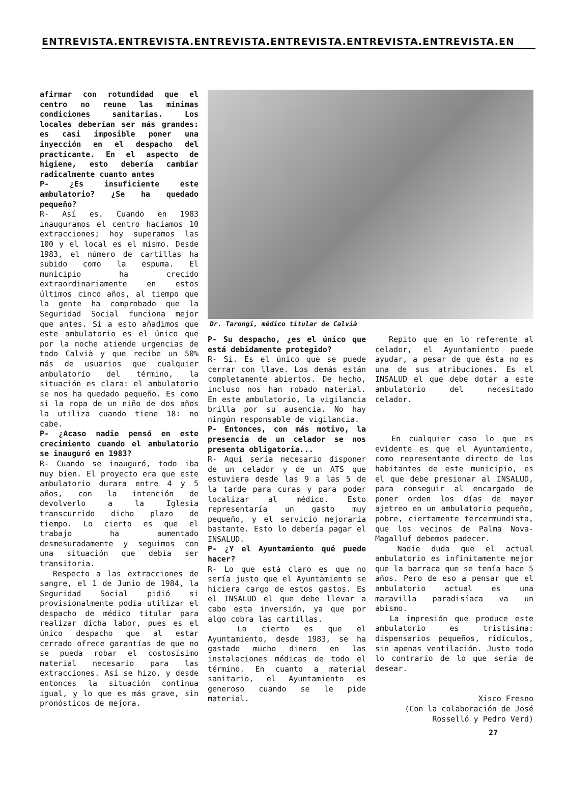ENTREVISTA.ENTREVISTA.ENTREVISTA.ENTREVISTA.ENTREVISTA.ENTREVISTA.EN
afirmar con rotundidad que el centro no reune las mínimas condiciones sanitarias. Los locales deberían ser más grandes: es casi imposible poner una inyección en el despacho del practicante. En el aspecto de higiene, esto debería cambiar radicalmente cuanto antes
P- ¿Es insuficiente este ambulatorio? ¿Se ha quedado pequeño?
R- Así es. Cuando en 1983 inauguramos el centro hacíamos 10 extracciones; hoy superamos las 100 y el local es el mismo. Desde 1983, el número de cartillas ha subido como la espuma. El municipio ha crecido extraordinariamente en estos últimos cinco años, al tiempo que la gente ha comprobado que la Seguridad Social funciona mejor que antes. Si a esto añadimos que este ambulatorio es el único que por la noche atiende urgencias de todo Calvià y que recibe un 50% más de usuarios que cualquier ambulatorio del término, la situación es clara: el ambulatorio se nos ha quedado pequeño. Es como si la ropa de un niño de dos años la utiliza cuando tiene 18: no cabe.
P- ¿Acaso nadie pensó en este crecimiento cuando el ambulatorio se inauguró en 1983?
R- Cuando se inauguró, todo iba muy bien. El proyecto era que este ambulatorio durara entre 4 y 5 años, con la intención de devolverlo a la Iglesia transcurrido dicho plazo de tiempo. Lo cierto es que el trabajo ha aumentado desmesuradamente y seguimos con una situación que debía ser transitoria.
Respecto a las extracciones de sangre, el 1 de Junio de 1984, la Seguridad Social pidió si provisionalmente podía utilizar el despacho de médico titular para realizar dicha labor, pues es el único despacho que al estar cerrado ofrece garantías de que no se pueda robar el costosísimo material necesario para las extracciones. Así se hizo, y desde entonces la situación continua igual, y lo que es más grave, sin pronósticos de mejora.
Dr. Tarongí, médico titular de Calvià
P- Su despacho, ¿es el único que está debidamente protegido?
R- Sí. Es el único que se puede cerrar con llave. Los demás están completamente abiertos. De hecho, incluso nos han robado material. En este ambulatorio, la vigilancia brilla por su ausencia. No hay ningún responsable de vigilancia.
P- Entonces, con más motivo, la presencia de un celador se nos presenta obligatoria...
R- Aquí sería necesario disponer de un celador y de un ATS que estuviera desde las 9 a las 5 de la tarde para curas y para poder localizar al médico. Esto representaría un gasto muy pequeño, y el servicio mejoraría bastante. Esto lo debería pagar el INSALUD.
P- ¿Y el Ayuntamiento qué puede hacer?
R- Lo que está claro es que no sería justo que el Ayuntamiento se hiciera cargo de estos gastos. Es el INSALUD el que debe llevar a cabo esta inversión, ya que por algo cobra las cartillas.
Lo cierto es que el Ayuntamiento, desde 1983, se ha gastado mucho dinero en las instalaciones médicas de todo el término. En cuanto a material sanitario, el Ayuntamiento es generoso cuando se le pide material.
Repito que en lo referente al celador, el Ayuntamiento puede ayudar, a pesar de que ésta no es una de sus atribuciones. Es el INSALUD el que debe dotar a este ambulatorio del necesitado celador.
En cualquier caso lo que es evidente es que el Ayuntamiento, como representante directo de los habitantes de este municipio, es el que debe presionar al INSALUD, para conseguir al encargado de poner orden los días de mayor ajetreo en un ambulatorio pequeño, pobre, ciertamente tercermundista, que los vecinos de Palma Nova-Magalluf debemos padecer.
Nadie duda que el actual ambulatorio es infinitamente mejor que la barraca que se tenía hace 5 años. Pero de eso a pensar que el ambulatorio actual es una maravilla paradisíaca va un abismo.
La impresión que produce este ambulatorio es tristísima: dispensarios pequeños, ridículos, sin apenas ventilación. Justo todo lo contrario de lo que sería de desear.
Xisco Fresno
(Con la colaboración de José Rosselló y Pedro Verd)
27